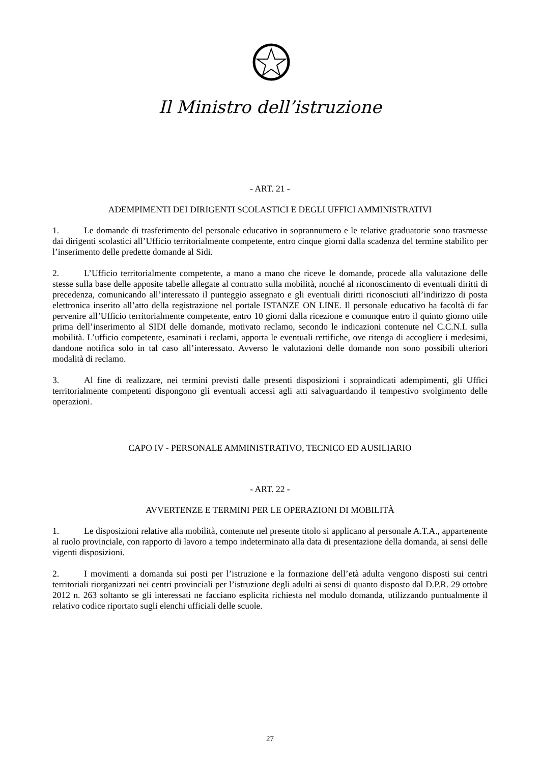Il Ministro dell’istruzione
- ART. 21 -
ADEMPIMENTI DEI DIRIGENTI SCOLASTICI E DEGLI UFFICI AMMINISTRATIVI
1. Le domande di trasferimento del personale educativo in soprannumero e le relative graduatorie sono trasmesse dai dirigenti scolastici all’Ufficio territorialmente competente, entro cinque giorni dalla scadenza del termine stabilito per l’inserimento delle predette domande al Sidi.
2. L’Ufficio territorialmente competente, a mano a mano che riceve le domande, procede alla valutazione delle stesse sulla base delle apposite tabelle allegate al contratto sulla mobilità, nonché al riconoscimento di eventuali diritti di precedenza, comunicando all’interessato il punteggio assegnato e gli eventuali diritti riconosciuti all’indirizzo di posta elettronica inserito all’atto della registrazione nel portale ISTANZE ON LINE. Il personale educativo ha facoltà di far pervenire all’Ufficio territorialmente competente, entro 10 giorni dalla ricezione e comunque entro il quinto giorno utile prima dell’inserimento al SIDI delle domande, motivato reclamo, secondo le indicazioni contenute nel C.C.N.I. sulla mobilità. L’ufficio competente, esaminati i reclami, apporta le eventuali rettifiche, ove ritenga di accogliere i medesimi, dandone notifica solo in tal caso all’interessato. Avverso le valutazioni delle domande non sono possibili ulteriori modalità di reclamo.
3. Al fine di realizzare, nei termini previsti dalle presenti disposizioni i sopraindicati adempimenti, gli Uffici territorialmente competenti dispongono gli eventuali accessi agli atti salvaguardando il tempestivo svolgimento delle operazioni.
CAPO IV - PERSONALE AMMINISTRATIVO, TECNICO ED AUSILIARIO
- ART. 22 -
AVVERTENZE E TERMINI PER LE OPERAZIONI DI MOBILITÀ
1. Le disposizioni relative alla mobilità, contenute nel presente titolo si applicano al personale A.T.A., appartenente al ruolo provinciale, con rapporto di lavoro a tempo indeterminato alla data di presentazione della domanda, ai sensi delle vigenti disposizioni.
2. I movimenti a domanda sui posti per l’istruzione e la formazione dell’età adulta vengono disposti sui centri territoriali riorganizzati nei centri provinciali per l’istruzione degli adulti ai sensi di quanto disposto dal D.P.R. 29 ottobre 2012 n. 263 soltanto se gli interessati ne facciano esplicita richiesta nel modulo domanda, utilizzando puntualmente il relativo codice riportato sugli elenchi ufficiali delle scuole.
27